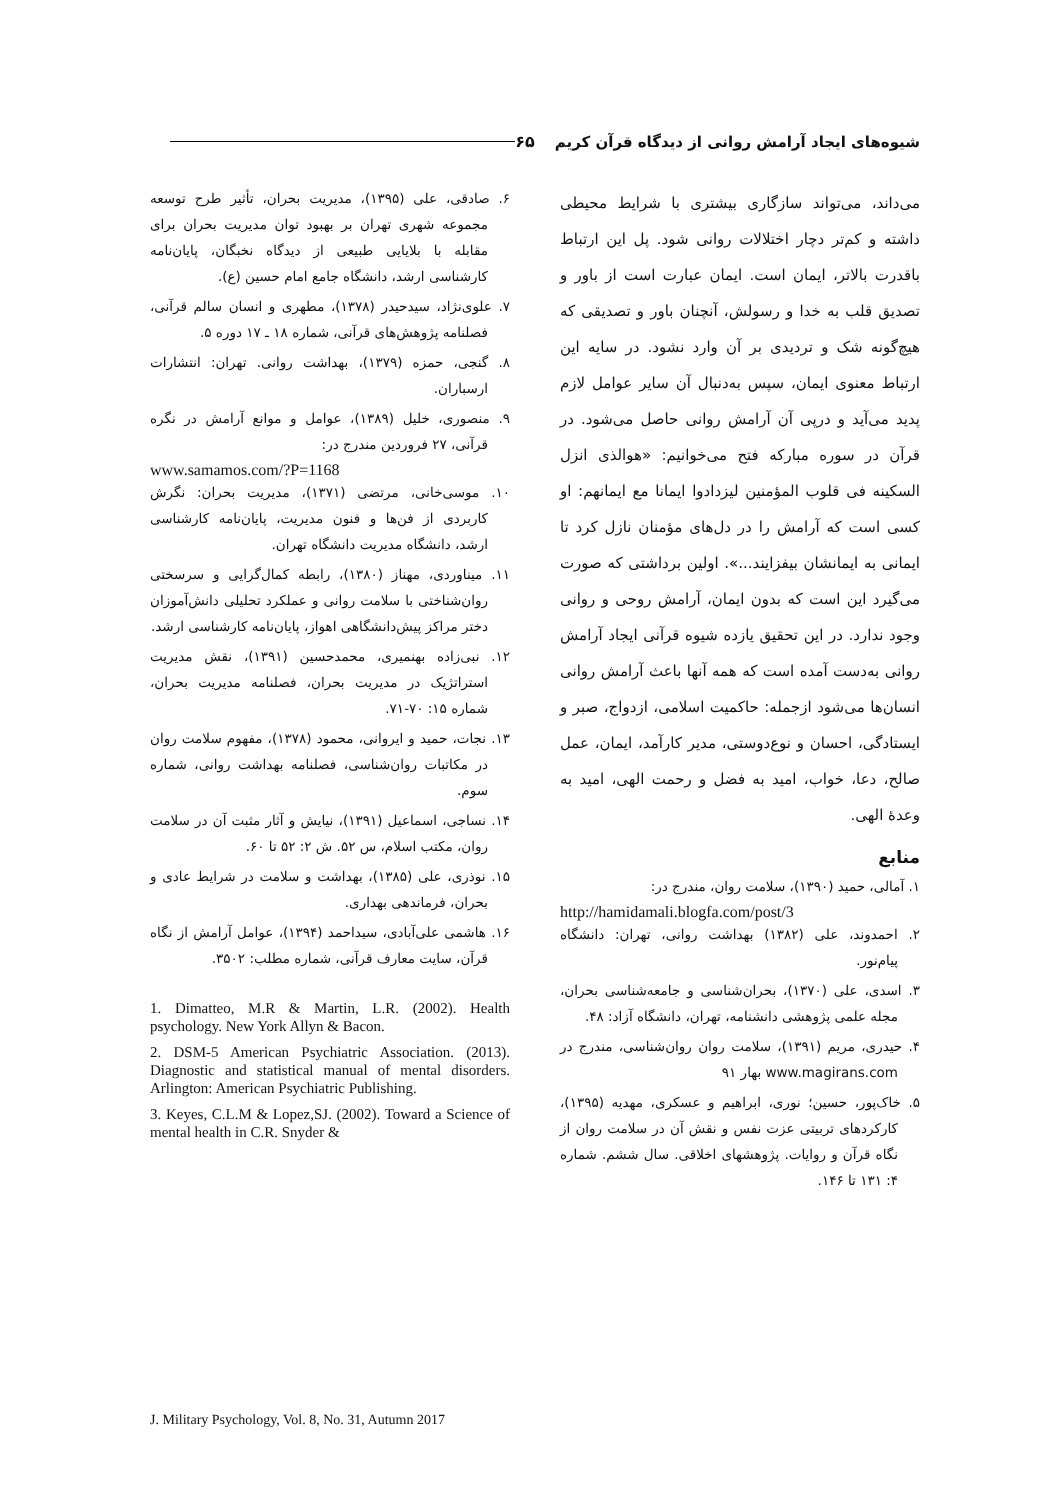شیوه‌های ایجاد آرامش روانی از دیدگاه قرآن کریم ۶۵
می‌داند، می‌تواند سازگاری بیشتری با شرایط محیطی داشته و کم‌تر دچار اختلالات روانی شود. پل این ارتباط باقدرت بالاتر، ایمان است. ایمان عبارت است از باور و تصدیق قلب به خدا و رسولش، آنچنان باور و تصدیقی که هیچ‌گونه شک و تردیدی بر آن وارد نشود. در سایه این ارتباط معنوی ایمان، سپس به‌دنبال آن سایر عوامل لازم پدید می‌آید و درپی آن آرامش روانی حاصل می‌شود. در قرآن در سوره مبارکه فتح می‌خوانیم: «هوالذی انزل السکینه فی قلوب المؤمنین لیزدادوا ایمانا مع ایمانهم: او کسی است که آرامش را در دل‌های مؤمنان نازل کرد تا ایمانی به ایمانشان بیفزایند...». اولین برداشتی که صورت می‌گیرد این است که بدون ایمان، آرامش روحی و روانی وجود ندارد. در این تحقیق یازده شیوه قرآنی ایجاد آرامش روانی به‌دست آمده است که همه آنها باعث آرامش روانی انسان‌ها می‌شود ازجمله: حاکمیت اسلامی، ازدواج، صبر و ایستادگی، احسان و نوع‌دوستی، مدیر کارآمد، ایمان، عمل صالح، دعا، خواب، امید به فضل و رحمت الهی، امید به وعدهٔ الهی.
منابع
۱. آمالی، حمید (۱۳۹۰)، سلامت روان، مندرج در:
http://hamidamali.blogfa.com/post/3
۲. احمدوند، علی (۱۳۸۲) بهداشت روانی، تهران: دانشگاه پیام‌نور.
۳. اسدی، علی (۱۳۷۰)، بحران‌شناسی و جامعه‌شناسی بحران، مجله علمی پژوهشی دانشنامه، تهران، دانشگاه آزاد: ۴۸.
۴. حیدری، مریم (۱۳۹۱)، سلامت روان روان‌شناسی، مندرج در www.magirans.com بهار ۹۱
۵. خاک‌پور، حسین؛ نوری، ابراهیم و عسکری، مهدیه (۱۳۹۵)، کارکردهای تربیتی عزت نفس و نقش آن در سلامت روان از نگاه قرآن و روایات. پژوهشهای اخلاقی. سال ششم. شماره ۴: ۱۳۱ تا ۱۴۶.
۶. صادقی، علی (۱۳۹۵)، مدیریت بحران، تأثیر طرح توسعه مجموعه شهری تهران بر بهبود توان مدیریت بحران برای مقابله با بلایایی طبیعی از دیدگاه نخبگان، پایان‌نامه کارشناسی ارشد، دانشگاه جامع امام حسین (ع).
۷. علوی‌نژاد، سیدحیدر (۱۳۷۸)، مطهری و انسان سالم قرآنی، فصلنامه پژوهش‌های قرآنی، شماره ۱۸ ـ ۱۷ دوره ۵.
۸. گنجی، حمزه (۱۳۷۹)، بهداشت روانی. تهران: انتشارات ارسباران.
۹. منصوری، خلیل (۱۳۸۹)، عوامل و موانع آرامش در نگره قرآنی، ۲۷ فروردین مندرج در:
www.samamos.com/?P=1168
۱۰. موسی‌خانی، مرتضی (۱۳۷۱)، مدیریت بحران: نگرش کاربردی از فن‌ها و فنون مدیریت، پایان‌نامه کارشناسی ارشد، دانشگاه مدیریت دانشگاه تهران.
۱۱. میناوردی، مهناز (۱۳۸۰)، رابطه کمال‌گرایی و سرسختی روان‌شناختی با سلامت روانی و عملکرد تحلیلی دانش‌آموزان دختر مراکز پیش‌دانشگاهی اهواز، پایان‌نامه کارشناسی ارشد.
۱۲. نبی‌زاده بهنمیری، محمدحسین (۱۳۹۱)، نقش مدیریت استراتژیک در مدیریت بحران، فصلنامه مدیریت بحران، شماره ۱۵: ۷۰-۷۱.
۱۳. نجات، حمید و ایروانی، محمود (۱۳۷۸)، مفهوم سلامت روان در مکاتبات روان‌شناسی، فصلنامه بهداشت روانی، شماره سوم.
۱۴. نساجی، اسماعیل (۱۳۹۱)، نیایش و آثار مثبت آن در سلامت روان، مکتب اسلام، س ۵۲. ش ۲: ۵۲ تا ۶۰.
۱۵. نوذری، علی (۱۳۸۵)، بهداشت و سلامت در شرایط عادی و بحران، فرماندهی بهداری.
۱۶. هاشمی علی‌آبادی، سیداحمد (۱۳۹۴)، عوامل آرامش از نگاه قرآن، سایت معارف قرآنی، شماره مطلب: ۳۵۰۲.
1. Dimatteo, M.R & Martin, L.R. (2002). Health psychology. New York Allyn & Bacon.
2. DSM-5 American Psychiatric Association. (2013). Diagnostic and statistical manual of mental disorders. Arlington: American Psychiatric Publishing.
3. Keyes, C.L.M & Lopez,SJ. (2002). Toward a Science of mental health in C.R. Snyder &
J. Military Psychology, Vol. 8, No. 31, Autumn 2017